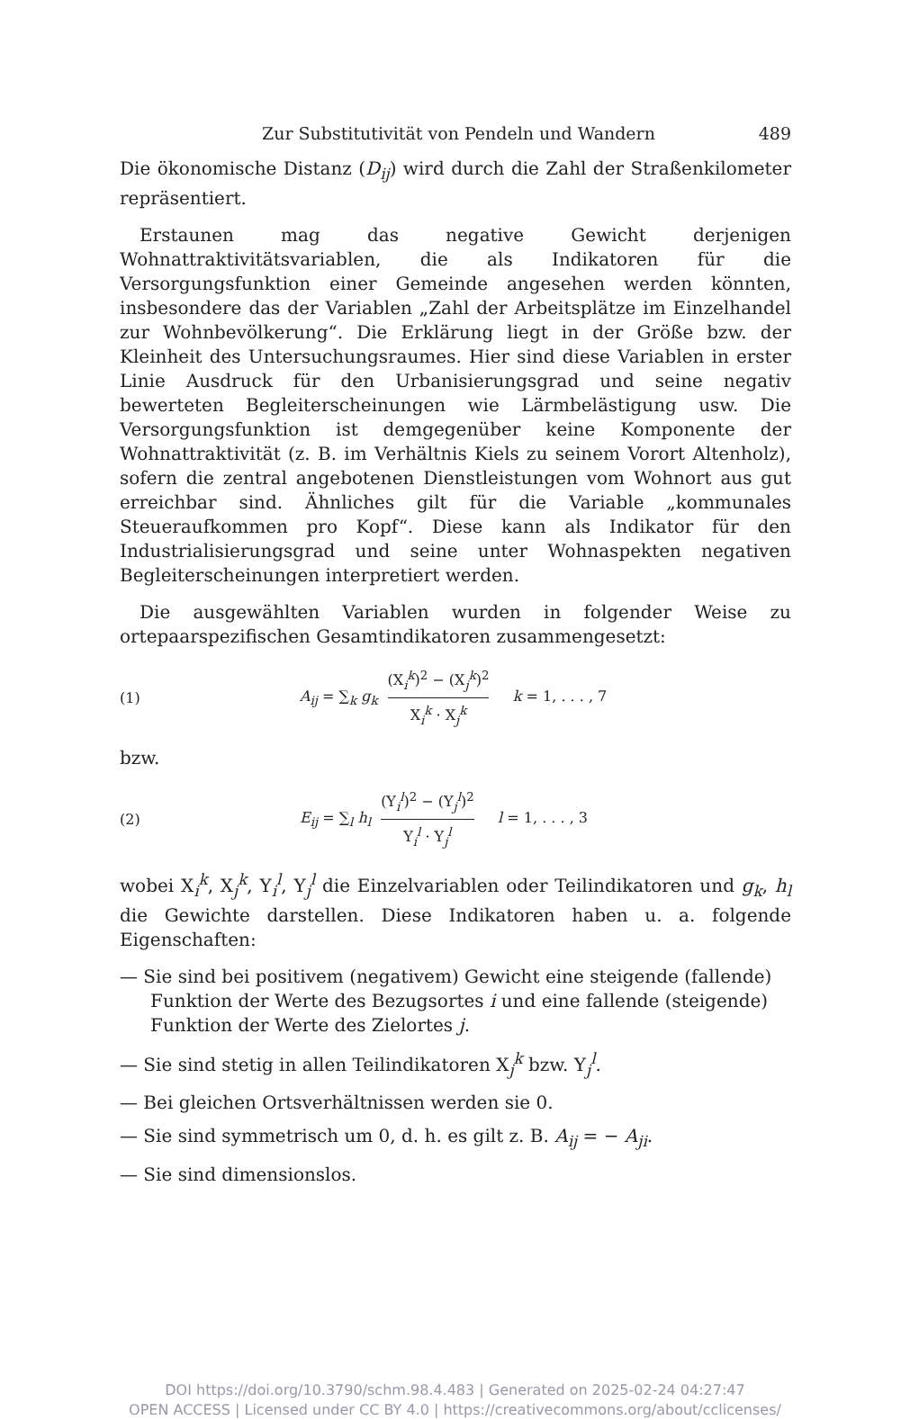Zur Substitutivität von Pendeln und Wandern 489
Die ökonomische Distanz (D<sub>ij</sub>) wird durch die Zahl der Straßenkilometer repräsentiert.
Erstaunen mag das negative Gewicht derjenigen Wohnattraktivitätsvariablen, die als Indikatoren für die Versorgungsfunktion einer Gemeinde angesehen werden könnten, insbesondere das der Variablen „Zahl der Arbeitsplätze im Einzelhandel zur Wohnbevölkerung“. Die Erklärung liegt in der Größe bzw. der Kleinheit des Untersuchungsraumes. Hier sind diese Variablen in erster Linie Ausdruck für den Urbanisierungsgrad und seine negativ bewerteten Begleiterscheinungen wie Lärmbelästigung usw. Die Versorgungsfunktion ist demgegenüber keine Komponente der Wohnattraktivität (z. B. im Verhältnis Kiels zu seinem Vorort Altenholz), sofern die zentral angebotenen Dienstleistungen vom Wohnort aus gut erreichbar sind. Ähnliches gilt für die Variable „kommunales Steueraufkommen pro Kopf“. Diese kann als Indikator für den Industrialisierungsgrad und seine unter Wohnaspekten negativen Begleiterscheinungen interpretiert werden.
Die ausgewählten Variablen wurden in folgender Weise zu ortepaarspezifischen Gesamtindikatoren zusammengesetzt:
(1) A<sub>ij</sub> = ∑<sub>k</sub> g<sub>k</sub> (X<sub>i</sub><sup>k</sup>)<sup>2</sup> − (X<sub>j</sub><sup>k</sup>)<sup>2</sup> X<sub>i</sub><sup>k</sup> · X<sub>j</sub><sup>k</sup> k = 1, . . . , 7
bzw.
(2) E<sub>ij</sub> = ∑<sub>l</sub> h<sub>l</sub> (Y<sub>i</sub><sup>l</sup>)<sup>2</sup> − (Y<sub>j</sub><sup>l</sup>)<sup>2</sup> Y<sub>i</sub><sup>l</sup> · Y<sub>j</sub><sup>l</sup> l = 1, . . . , 3
wobei X<sub>i</sub><sup>k</sup>, X<sub>j</sub><sup>k</sup>, Y<sub>i</sub><sup>l</sup>, Y<sub>j</sub><sup>l</sup> die Einzelvariablen oder Teilindikatoren und g<sub>k</sub>, h<sub>l</sub> die Gewichte darstellen. Diese Indikatoren haben u. a. folgende Eigenschaften:
— Sie sind bei positivem (negativem) Gewicht eine steigende (fallende) Funktion der Werte des Bezugsortes i und eine fallende (steigende) Funktion der Werte des Zielortes j.
— Sie sind stetig in allen Teilindikatoren X<sub>j</sub><sup>k</sup> bzw. Y<sub>j</sub><sup>l</sup>.
— Bei gleichen Ortsverhältnissen werden sie 0.
— Sie sind symmetrisch um 0, d. h. es gilt z. B. A<sub>ij</sub> = − A<sub>ji</sub>.
— Sie sind dimensionslos.
DOI https://doi.org/10.3790/schm.98.4.483 | Generated on 2025-02-24 04:27:47
OPEN ACCESS | Licensed under CC BY 4.0 | https://creativecommons.org/about/cclicenses/